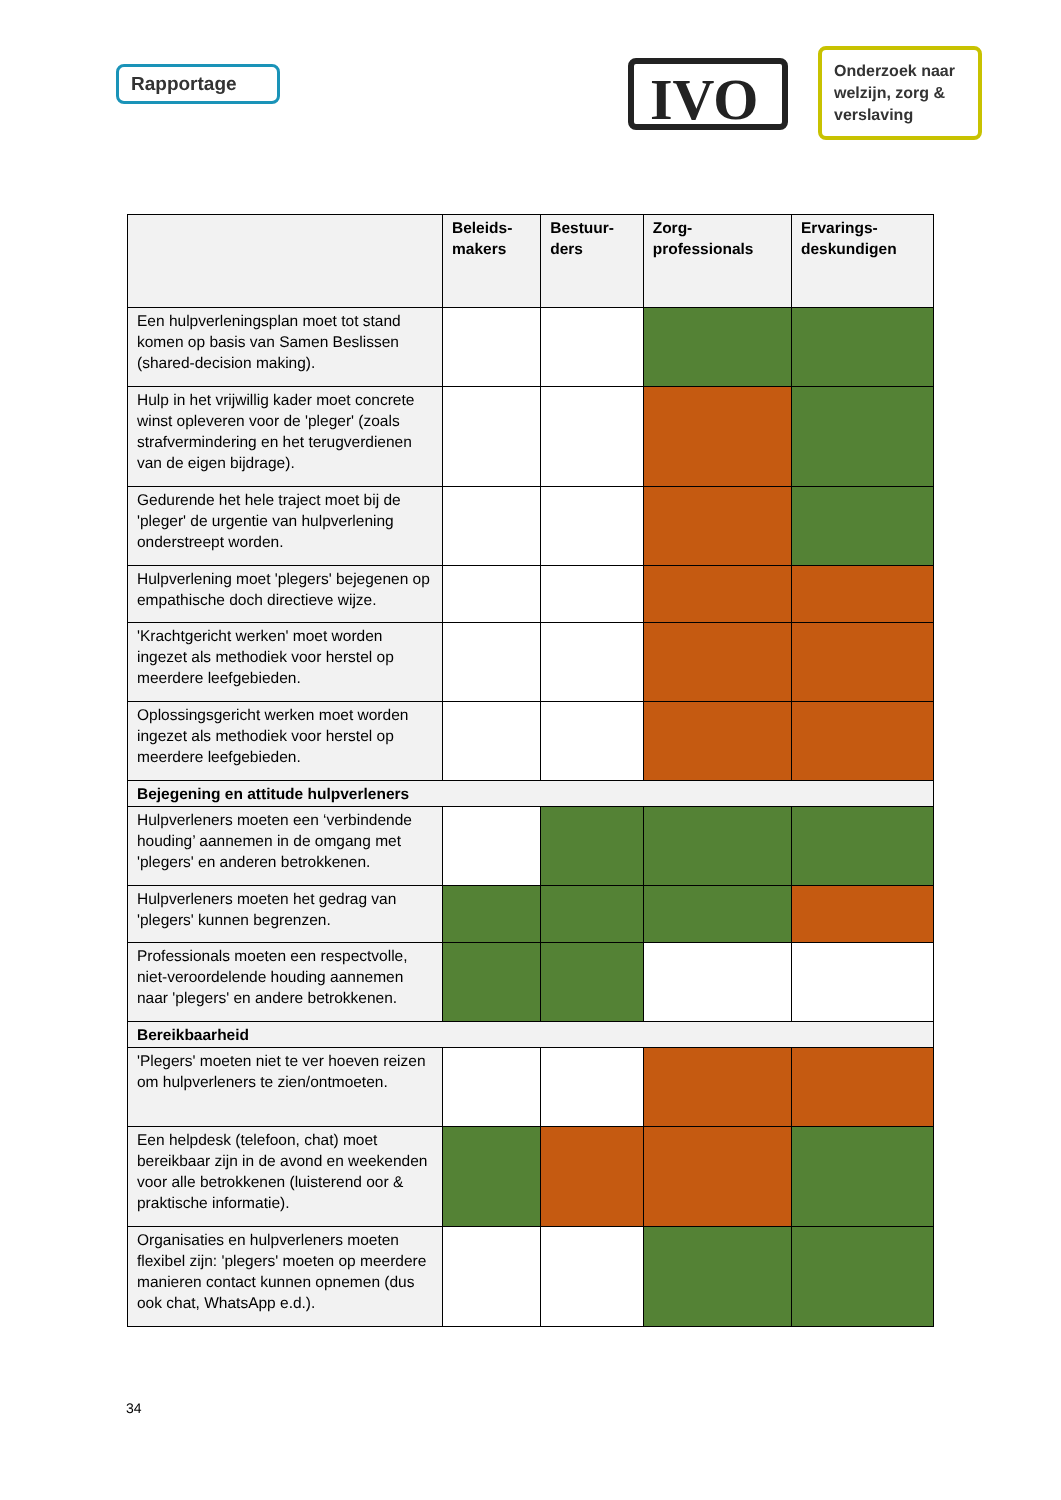Rapportage IVO
Onderzoek naar welzijn, zorg & verslaving
| | Beleids- makers | Bestuur- ders | Zorg- professionals | Ervarings- deskundigen |
| --- | --- | --- | --- | --- |
| Een hulpverleningsplan moet tot stand komen op basis van Samen Beslissen (shared-decision making). | | | | |
| Hulp in het vrijwillig kader moet concrete winst opleveren voor de 'pleger' (zoals strafvermindering en het terugverdienen van de eigen bijdrage). | | | | |
| Gedurende het hele traject moet bij de 'pleger' de urgentie van hulpverlening onderstreept worden. | | | | |
| Hulpverlening moet 'plegers' bejegenen op empathische doch directieve wijze. | | | | |
| 'Krachtgericht werken' moet worden ingezet als methodiek voor herstel op meerdere leefgebieden. | | | | |
| Oplossingsgericht werken moet worden ingezet als methodiek voor herstel op meerdere leefgebieden. | | | | |
| Bejegening en attitude hulpverleners | | | | |
| Hulpverleners moeten een ‘verbindende houding’ aannemen in de omgang met 'plegers' en anderen betrokkenen. | | | | |
| Hulpverleners moeten het gedrag van 'plegers' kunnen begrenzen. | | | | |
| Professionals moeten een respectvolle, niet-veroordelende houding aannemen naar 'plegers' en andere betrokkenen. | | | | |
| Bereikbaarheid | | | | |
| 'Plegers' moeten niet te ver hoeven reizen om hulpverleners te zien/ontmoeten. | | | | |
| Een helpdesk (telefoon, chat) moet bereikbaar zijn in de avond en weekenden voor alle betrokkenen (luisterend oor & praktische informatie). | | | | |
| Organisaties en hulpverleners moeten flexibel zijn: 'plegers' moeten op meerdere manieren contact kunnen opnemen (dus ook chat, WhatsApp e.d.). | | | | |
34